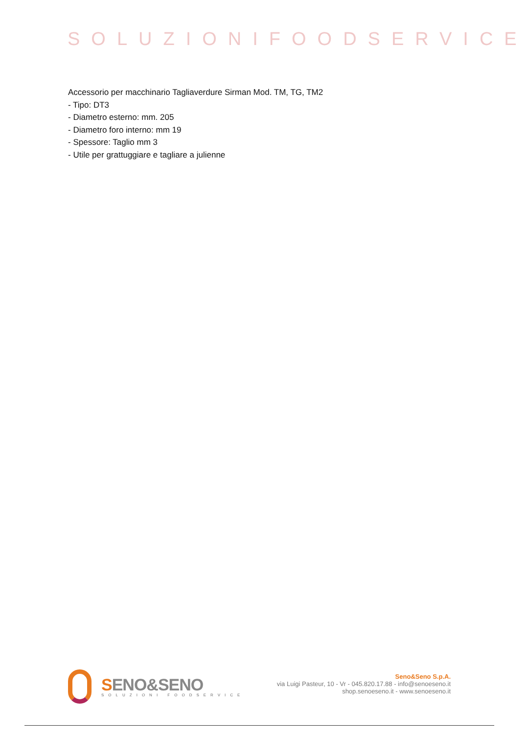SOLUZIONIFOODSERVICE
Accessorio per macchinario Tagliaverdure Sirman Mod. TM, TG, TM2
- Tipo: DT3
- Diametro esterno: mm. 205
- Diametro foro interno: mm 19
- Spessore: Taglio mm 3
- Utile per grattuggiare e tagliare a julienne
SENO&SENO
SOLUZIONI FOODSERVICE
Seno&Seno S.p.A.
via Luigi Pasteur, 10 - Vr - 045.820.17.88 - info@senoeseno.it
shop.senoeseno.it - www.senoeseno.it